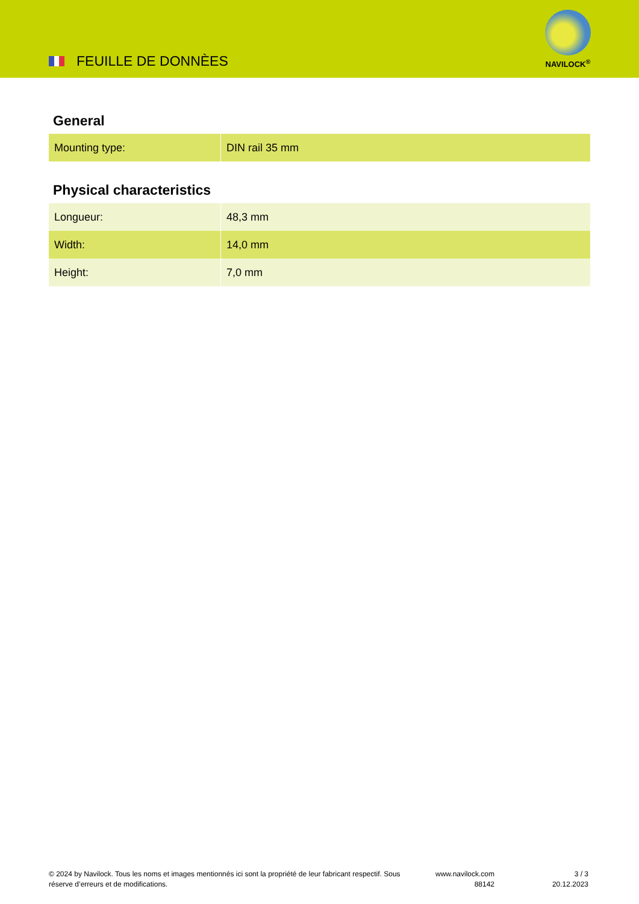FEUILLE DE DONNÈES
NAVILOCK<sup>®</sup>
General
| Mounting type: | DIN rail 35 mm |
Physical characteristics
| Longueur: | 48,3 mm |
| Width: | 14,0 mm |
| Height: | 7,0 mm |
© 2024 by Navilock. Tous les noms et images mentionnés ici sont la propriété de leur fabricant respectif. Sous réserve d’erreurs et de modifications.
www.navilock.com
88142
3 / 3
20.12.2023